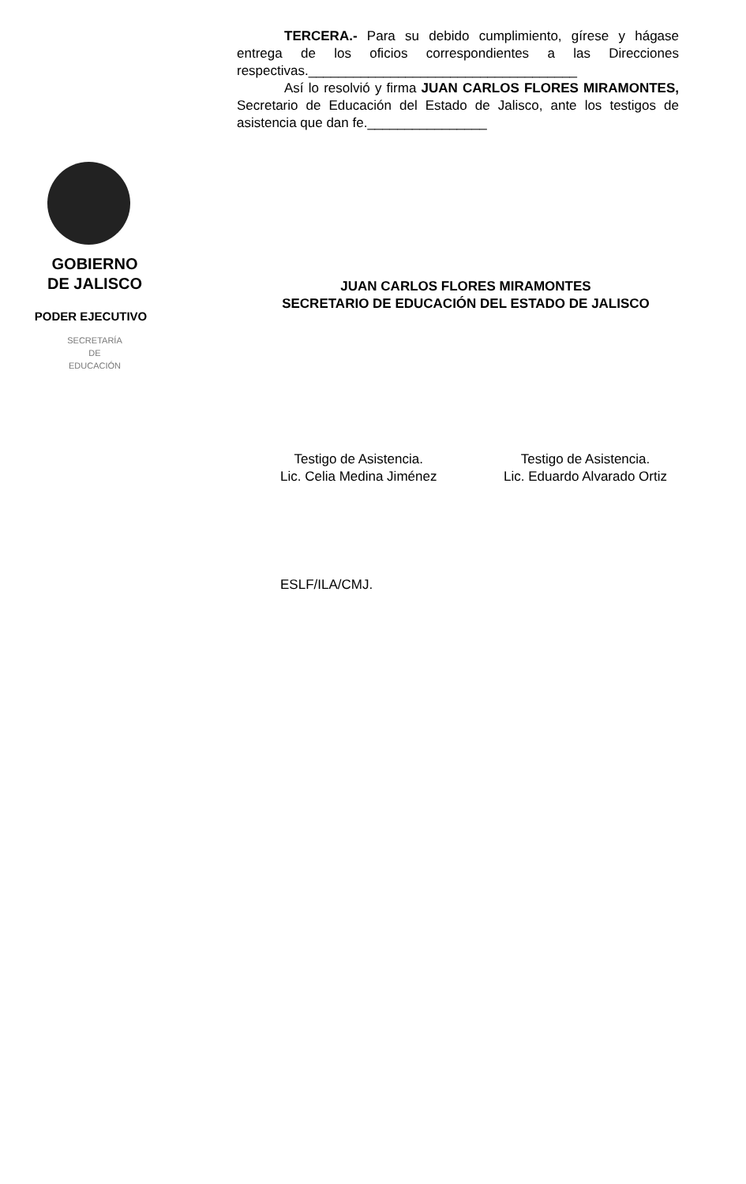GOBIERNO
DE JALISCO
PODER EJECUTIVO
SECRETARÍA
DE
EDUCACIÓN
TERCERA.- Para su debido cumplimiento, gírese y hágase entrega de los oficios correspondientes a las Direcciones respectivas.____________________________________
Así lo resolvió y firma JUAN CARLOS FLORES MIRAMONTES, Secretario de Educación del Estado de Jalisco, ante los testigos de asistencia que dan fe.________________
JUAN CARLOS FLORES MIRAMONTES
SECRETARIO DE EDUCACIÓN DEL ESTADO DE JALISCO
Testigo de Asistencia.
Lic. Celia Medina Jiménez
Testigo de Asistencia.
Lic. Eduardo Alvarado Ortiz
ESLF/ILA/CMJ.